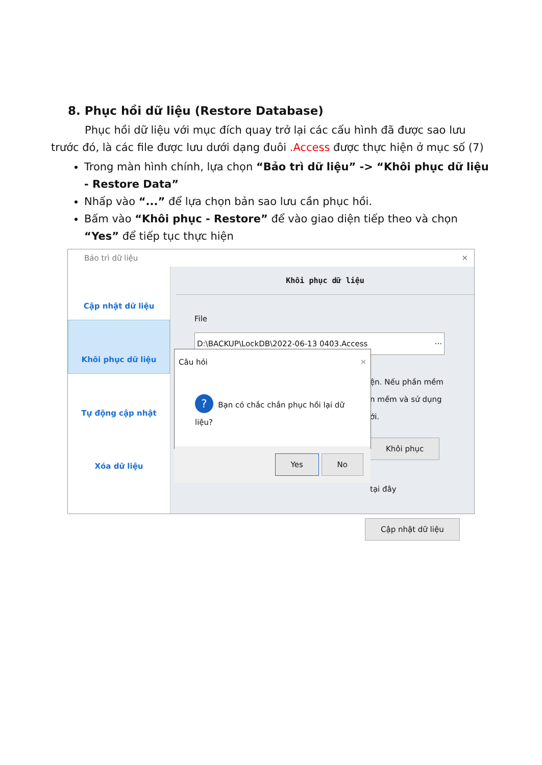8. Phục hồi dữ liệu (Restore Database)
Phục hồi dữ liệu với mục đích quay trở lại các cấu hình đã được sao lưu trước đó, là các file được lưu dưới dạng đuôi .Access được thực hiện ở mục số (7)
Trong màn hình chính, lựa chọn “Bảo trì dữ liệu” -> “Khôi phục dữ liệu - Restore Data”
Nhấp vào “...” để lựa chọn bản sao lưu cần phục hồi.
Bấm vào “Khôi phục - Restore” để vào giao diện tiếp theo và chọn “Yes” để tiếp tục thực hiện
Bảo trì dữ liệu ✕
Cập nhật dữ liệu
Khôi phục dữ liệu
Tự động cập nhật
Xóa dữ liệu
Khôi phục dữ liệu
File
D:\BACKUP\LockDB\2022-06-13 0403.Access ···
ện. Nếu phần mềm
n mềm và sử dụng
ới.
Khôi phục
tại đây
Cập nhật dữ liệu
Câu hỏi ✕
? Bạn có chắc chắn phục hồi lại dữ liệu?
Yes No